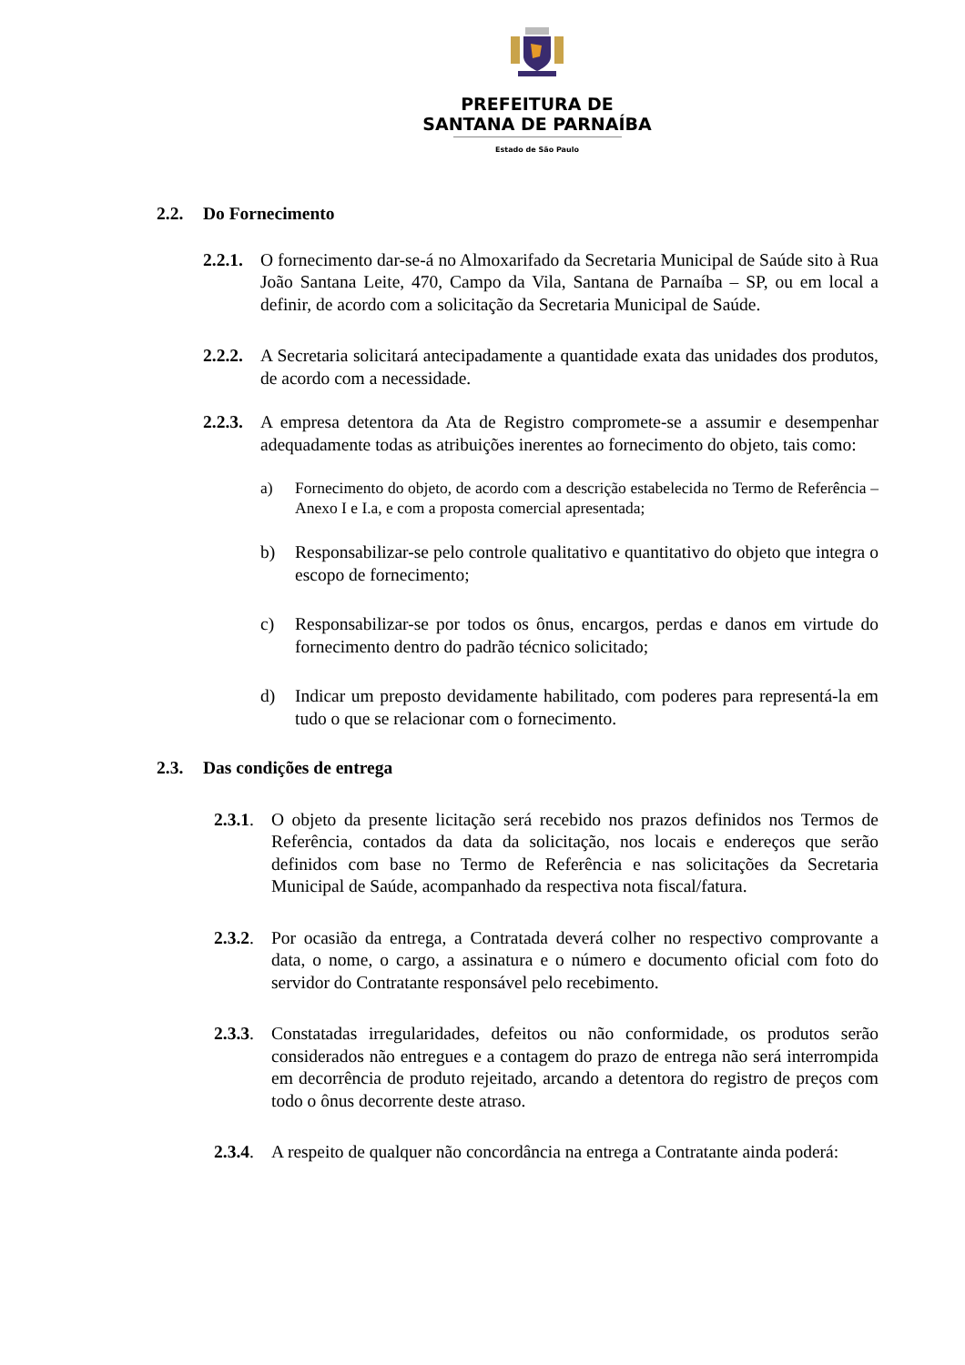PREFEITURA DE
SANTANA DE PARNAÍBA
Estado de São Paulo
2.2. Do Fornecimento
2.2.1. O fornecimento dar-se-á no Almoxarifado da Secretaria Municipal de Saúde sito à Rua João Santana Leite, 470, Campo da Vila, Santana de Parnaíba – SP, ou em local a definir, de acordo com a solicitação da Secretaria Municipal de Saúde.
2.2.2. A Secretaria solicitará antecipadamente a quantidade exata das unidades dos produtos, de acordo com a necessidade.
2.2.3. A empresa detentora da Ata de Registro compromete-se a assumir e desempenhar adequadamente todas as atribuições inerentes ao fornecimento do objeto, tais como:
a) Fornecimento do objeto, de acordo com a descrição estabelecida no Termo de Referência – Anexo I e I.a, e com a proposta comercial apresentada;
b) Responsabilizar-se pelo controle qualitativo e quantitativo do objeto que integra o escopo de fornecimento;
c) Responsabilizar-se por todos os ônus, encargos, perdas e danos em virtude do fornecimento dentro do padrão técnico solicitado;
d) Indicar um preposto devidamente habilitado, com poderes para representá-la em tudo o que se relacionar com o fornecimento.
2.3. Das condições de entrega
2.3.1. O objeto da presente licitação será recebido nos prazos definidos nos Termos de Referência, contados da data da solicitação, nos locais e endereços que serão definidos com base no Termo de Referência e nas solicitações da Secretaria Municipal de Saúde, acompanhado da respectiva nota fiscal/fatura.
2.3.2. Por ocasião da entrega, a Contratada deverá colher no respectivo comprovante a data, o nome, o cargo, a assinatura e o número e documento oficial com foto do servidor do Contratante responsável pelo recebimento.
2.3.3. Constatadas irregularidades, defeitos ou não conformidade, os produtos serão considerados não entregues e a contagem do prazo de entrega não será interrompida em decorrência de produto rejeitado, arcando a detentora do registro de preços com todo o ônus decorrente deste atraso.
2.3.4. A respeito de qualquer não concordância na entrega a Contratante ainda poderá: